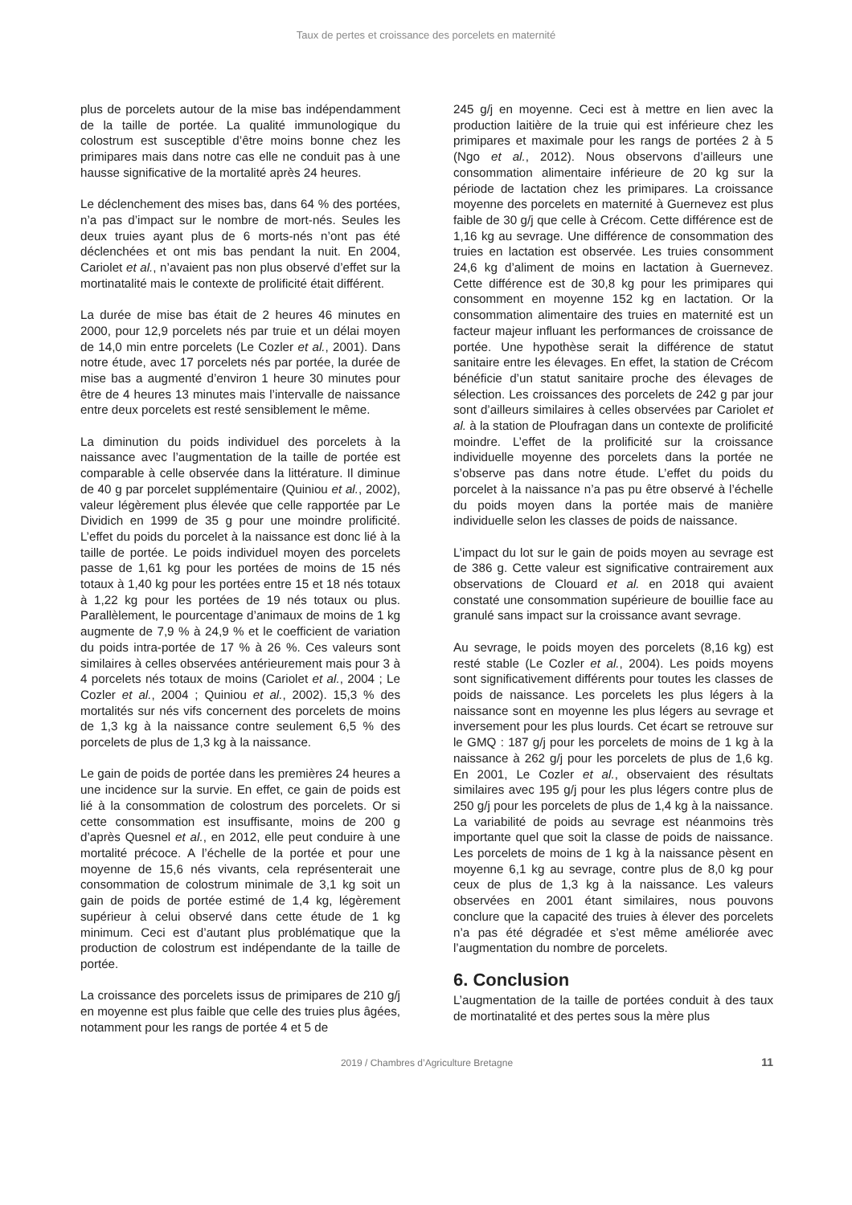Taux de pertes et croissance des porcelets en maternité
plus de porcelets autour de la mise bas indépendamment de la taille de portée. La qualité immunologique du colostrum est susceptible d’être moins bonne chez les primipares mais dans notre cas elle ne conduit pas à une hausse significative de la mortalité après 24 heures.
Le déclenchement des mises bas, dans 64 % des portées, n’a pas d’impact sur le nombre de mort-nés. Seules les deux truies ayant plus de 6 morts-nés n’ont pas été déclenchées et ont mis bas pendant la nuit. En 2004, Cariolet et al., n’avaient pas non plus observé d’effet sur la mortinatalité mais le contexte de prolificité était différent.
La durée de mise bas était de 2 heures 46 minutes en 2000, pour 12,9 porcelets nés par truie et un délai moyen de 14,0 min entre porcelets (Le Cozler et al., 2001). Dans notre étude, avec 17 porcelets nés par portée, la durée de mise bas a augmenté d’environ 1 heure 30 minutes pour être de 4 heures 13 minutes mais l’intervalle de naissance entre deux porcelets est resté sensiblement le même.
La diminution du poids individuel des porcelets à la naissance avec l’augmentation de la taille de portée est comparable à celle observée dans la littérature. Il diminue de 40 g par porcelet supplémentaire (Quiniou et al., 2002), valeur légèrement plus élevée que celle rapportée par Le Dividich en 1999 de 35 g pour une moindre prolificité. L’effet du poids du porcelet à la naissance est donc lié à la taille de portée. Le poids individuel moyen des porcelets passe de 1,61 kg pour les portées de moins de 15 nés totaux à 1,40 kg pour les portées entre 15 et 18 nés totaux à 1,22 kg pour les portées de 19 nés totaux ou plus. Parallèlement, le pourcentage d’animaux de moins de 1 kg augmente de 7,9 % à 24,9 % et le coefficient de variation du poids intra-portée de 17 % à 26 %. Ces valeurs sont similaires à celles observées antérieurement mais pour 3 à 4 porcelets nés totaux de moins (Cariolet et al., 2004 ; Le Cozler et al., 2004 ; Quiniou et al., 2002). 15,3 % des mortalités sur nés vifs concernent des porcelets de moins de 1,3 kg à la naissance contre seulement 6,5 % des porcelets de plus de 1,3 kg à la naissance.
Le gain de poids de portée dans les premières 24 heures a une incidence sur la survie. En effet, ce gain de poids est lié à la consommation de colostrum des porcelets. Or si cette consommation est insuffisante, moins de 200 g d’après Quesnel et al., en 2012, elle peut conduire à une mortalité précoce. A l’échelle de la portée et pour une moyenne de 15,6 nés vivants, cela représenterait une consommation de colostrum minimale de 3,1 kg soit un gain de poids de portée estimé de 1,4 kg, légèrement supérieur à celui observé dans cette étude de 1 kg minimum. Ceci est d’autant plus problématique que la production de colostrum est indépendante de la taille de portée.
La croissance des porcelets issus de primipares de 210 g/j en moyenne est plus faible que celle des truies plus âgées, notamment pour les rangs de portée 4 et 5 de
245 g/j en moyenne. Ceci est à mettre en lien avec la production laitière de la truie qui est inférieure chez les primipares et maximale pour les rangs de portées 2 à 5 (Ngo et al., 2012). Nous observons d’ailleurs une consommation alimentaire inférieure de 20 kg sur la période de lactation chez les primipares. La croissance moyenne des porcelets en maternité à Guernevez est plus faible de 30 g/j que celle à Crécom. Cette différence est de 1,16 kg au sevrage. Une différence de consommation des truies en lactation est observée. Les truies consomment 24,6 kg d’aliment de moins en lactation à Guernevez. Cette différence est de 30,8 kg pour les primipares qui consomment en moyenne 152 kg en lactation. Or la consommation alimentaire des truies en maternité est un facteur majeur influant les performances de croissance de portée. Une hypothèse serait la différence de statut sanitaire entre les élevages. En effet, la station de Crécom bénéficie d’un statut sanitaire proche des élevages de sélection. Les croissances des porcelets de 242 g par jour sont d’ailleurs similaires à celles observées par Cariolet et al. à la station de Ploufragan dans un contexte de prolificité moindre. L’effet de la prolificité sur la croissance individuelle moyenne des porcelets dans la portée ne s’observe pas dans notre étude. L’effet du poids du porcelet à la naissance n’a pas pu être observé à l’échelle du poids moyen dans la portée mais de manière individuelle selon les classes de poids de naissance.
L’impact du lot sur le gain de poids moyen au sevrage est de 386 g. Cette valeur est significative contrairement aux observations de Clouard et al. en 2018 qui avaient constaté une consommation supérieure de bouillie face au granulé sans impact sur la croissance avant sevrage.
Au sevrage, le poids moyen des porcelets (8,16 kg) est resté stable (Le Cozler et al., 2004). Les poids moyens sont significativement différents pour toutes les classes de poids de naissance. Les porcelets les plus légers à la naissance sont en moyenne les plus légers au sevrage et inversement pour les plus lourds. Cet écart se retrouve sur le GMQ : 187 g/j pour les porcelets de moins de 1 kg à la naissance à 262 g/j pour les porcelets de plus de 1,6 kg. En 2001, Le Cozler et al., observaient des résultats similaires avec 195 g/j pour les plus légers contre plus de 250 g/j pour les porcelets de plus de 1,4 kg à la naissance. La variabilité de poids au sevrage est néanmoins très importante quel que soit la classe de poids de naissance. Les porcelets de moins de 1 kg à la naissance pèsent en moyenne 6,1 kg au sevrage, contre plus de 8,0 kg pour ceux de plus de 1,3 kg à la naissance. Les valeurs observées en 2001 étant similaires, nous pouvons conclure que la capacité des truies à élever des porcelets n’a pas été dégradée et s’est même améliorée avec l’augmentation du nombre de porcelets.
6. Conclusion
L’augmentation de la taille de portées conduit à des taux de mortinatalité et des pertes sous la mère plus
2019 / Chambres d’Agriculture Bretagne 11